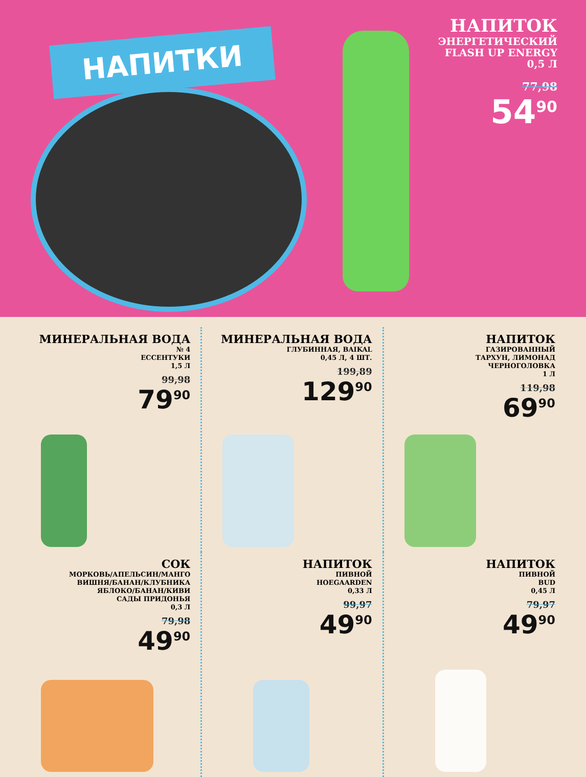НАПИТКИ
НАПИТОК
ЭНЕРГЕТИЧЕСКИЙ
FLASH UP ENERGY
0,5 Л
77,98
54<sup>90</sup>
МИНЕРАЛЬНАЯ ВОДА
№ 4
ЕССЕНТУКИ
1,5 Л
99,98
79<sup>90</sup>
МИНЕРАЛЬНАЯ ВОДА
ГЛУБИННАЯ, BAIKAL
0,45 Л, 4 ШТ.
199,89
129<sup>90</sup>
НАПИТОК
ГАЗИРОВАННЫЙ
ТАРХУН, ЛИМОНАД
ЧЕРНОГОЛОВКА
1 Л
119,98
69<sup>90</sup>
СОК
МОРКОВЬ/АПЕЛЬСИН/МАНГО
ВИШНЯ/БАНАН/КЛУБНИКА
ЯБЛОКО/БАНАН/КИВИ
САДЫ ПРИДОНЬЯ
0,3 Л
79,98
49<sup>90</sup>
НАПИТОК
ПИВНОЙ
HOEGAARDEN
0,33 Л
99,97
49<sup>90</sup>
НАПИТОК
ПИВНОЙ
BUD
0,45 Л
79,97
49<sup>90</sup>